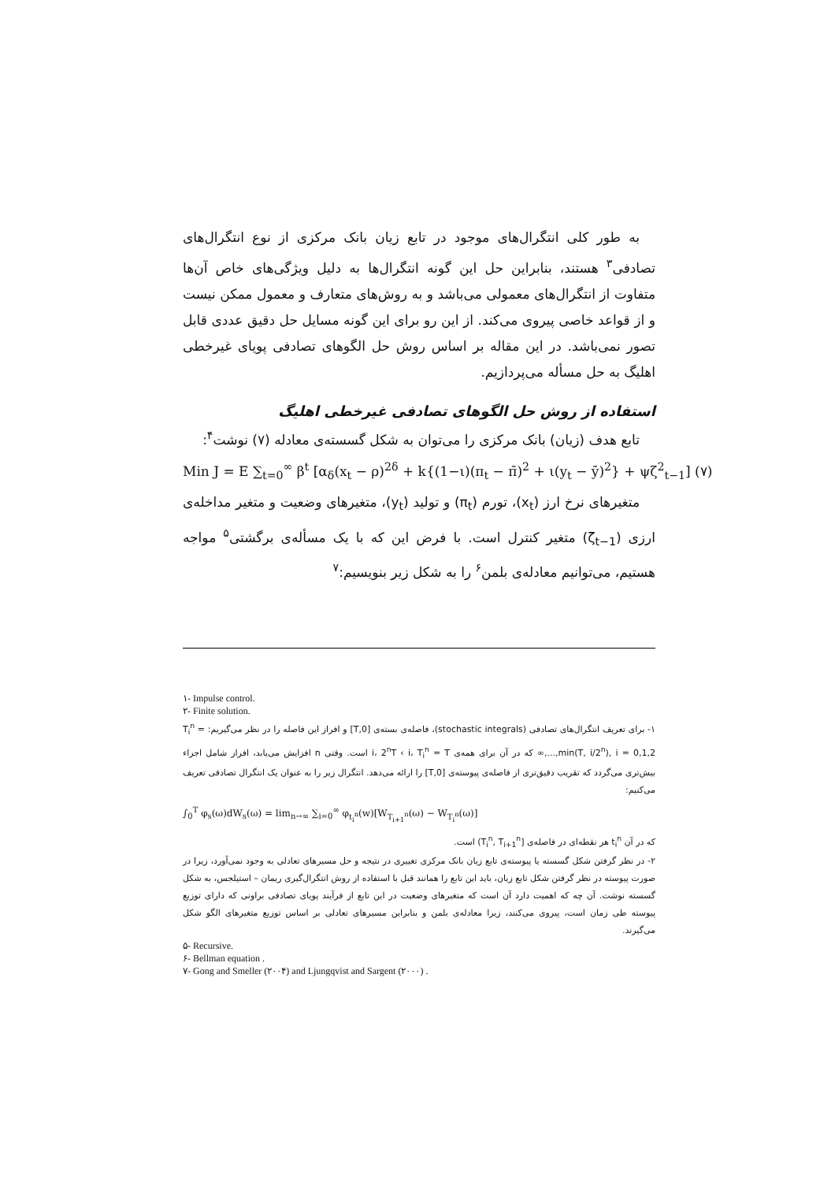به طور کلی انتگرال‌های موجود در تابع زیان بانک مرکزی از نوع انتگرال‌های تصادفی<sup>۳</sup> هستند، بنابراین حل این گونه انتگرال‌ها به دلیل ویژگی‌های خاص آن‌ها متفاوت از انتگرال‌های معمولی می‌باشد و به روش‌های متعارف و معمول ممکن نیست و از قواعد خاصی پیروی می‌کند. از این رو برای این گونه مسایل حل دقیق عددی قابل تصور نمی‌باشد. در این مقاله بر اساس روش حل الگوهای تصادفی پویای غیرخطی اهلیگ به حل مسأله می‌پردازیم.
استفاده از روش حل الگوهای تصادفی غیرخطی اهلیگ
تابع هدف (زیان) بانک مرکزی را می‌توان به شکل گسسته‌ی معادله (۷) نوشت<sup>۴</sup>:
Min J = E ∑<sub>t=0</sub><sup>∞</sup> β<sup>t</sup> [α<sub>δ</sub>(x<sub>t</sub> − ρ)<sup>2δ</sup> + k{(1−ι)(π<sub>t</sub> − π̄)<sup>2</sup> + ι(y<sub>t</sub> − ȳ)<sup>2</sup>} + ψζ<sup>2</sup><sub>t−1</sub>] (۷)
متغیرهای نرخ ارز (x<sub>t</sub>)، تورم (π<sub>t</sub>) و تولید (y<sub>t</sub>)، متغیرهای وضعیت و متغیر مداخله‌ی ارزی (ζ<sub>t−1</sub>) متغیر کنترل است. با فرض این که با یک مسأله‌ی برگشتی<sup>۵</sup> مواجه هستیم، می‌توانیم معادله‌ی بلمن<sup>۶</sup> را به شکل زیر بنویسیم:<sup>۷</sup>
۱- Impulse control.
۲- Finite solution.
۱- برای تعریف انتگرال‌های تصادفی (stochastic integrals)، فاصله‌ی بسته‌ی [0,T] و افراز این فاصله را در نظر می‌گیریم: T<sub>i</sub><sup>n</sup> = min(T, i/2<sup>n</sup>), i = 0,1,2,...,∞ که در آن برای همه‌ی i، 2<sup>n</sup>T ‹ i، T<sub>i</sub><sup>n</sup> = T است. وقتی n افزایش می‌یابد، افراز شامل اجزاء بیش‌تری می‌گردد که تقریب دقیق‌تری از فاصله‌ی پیوسته‌ی [0,T] را ارائه می‌دهد. انتگرال زیر را به عنوان یک انتگرال تصادفی تعریف می‌کنیم:
∫<sub>0</sub><sup>T</sup> φ<sub>s</sub>(ω)dW<sub>s</sub>(ω) = lim<sub>n→∞</sub> ∑<sub>i=0</sub><sup>∞</sup> φ<sub>t<sub>i</sub><sup>n</sup></sub>(w)[W<sub>T<sub>i+1</sub><sup>n</sup></sub>(ω) − W<sub>T<sub>i</sub><sup>n</sup></sub>(ω)]
که در آن t<sub>i</sub><sup>n</sup> هر نقطه‌ای در فاصله‌ی [T<sub>i</sub><sup>n</sup>, T<sub>i+1</sub><sup>n</sup>) است.
۲- در نظر گرفتن شکل گسسته یا پیوسته‌ی تابع زیان بانک مرکزی تغییری در نتیجه و حل مسیرهای تعادلی به وجود نمی‌آورد، زیرا در صورت پیوسته در نظر گرفتن شکل تابع زیان، باید این تابع را همانند قبل با استفاده از روش انتگرال‌گیری ریمان – استیلجس، به شکل گسسته نوشت. آن چه که اهمیت دارد آن است که متغیرهای وضعیت در این تابع از فرآیند پویای تصادفی براونی که دارای توزیع پیوسته طی زمان است، پیروی می‌کنند، زیرا معادله‌ی بلمن و بنابراین مسیرهای تعادلی بر اساس توزیع متغیرهای الگو شکل می‌گیرند.
۵- Recursive.
۶- Bellman equation .
۷- Gong and Smeller (۲۰۰۴) and Ljungqvist and Sargent (۲۰۰۰) .